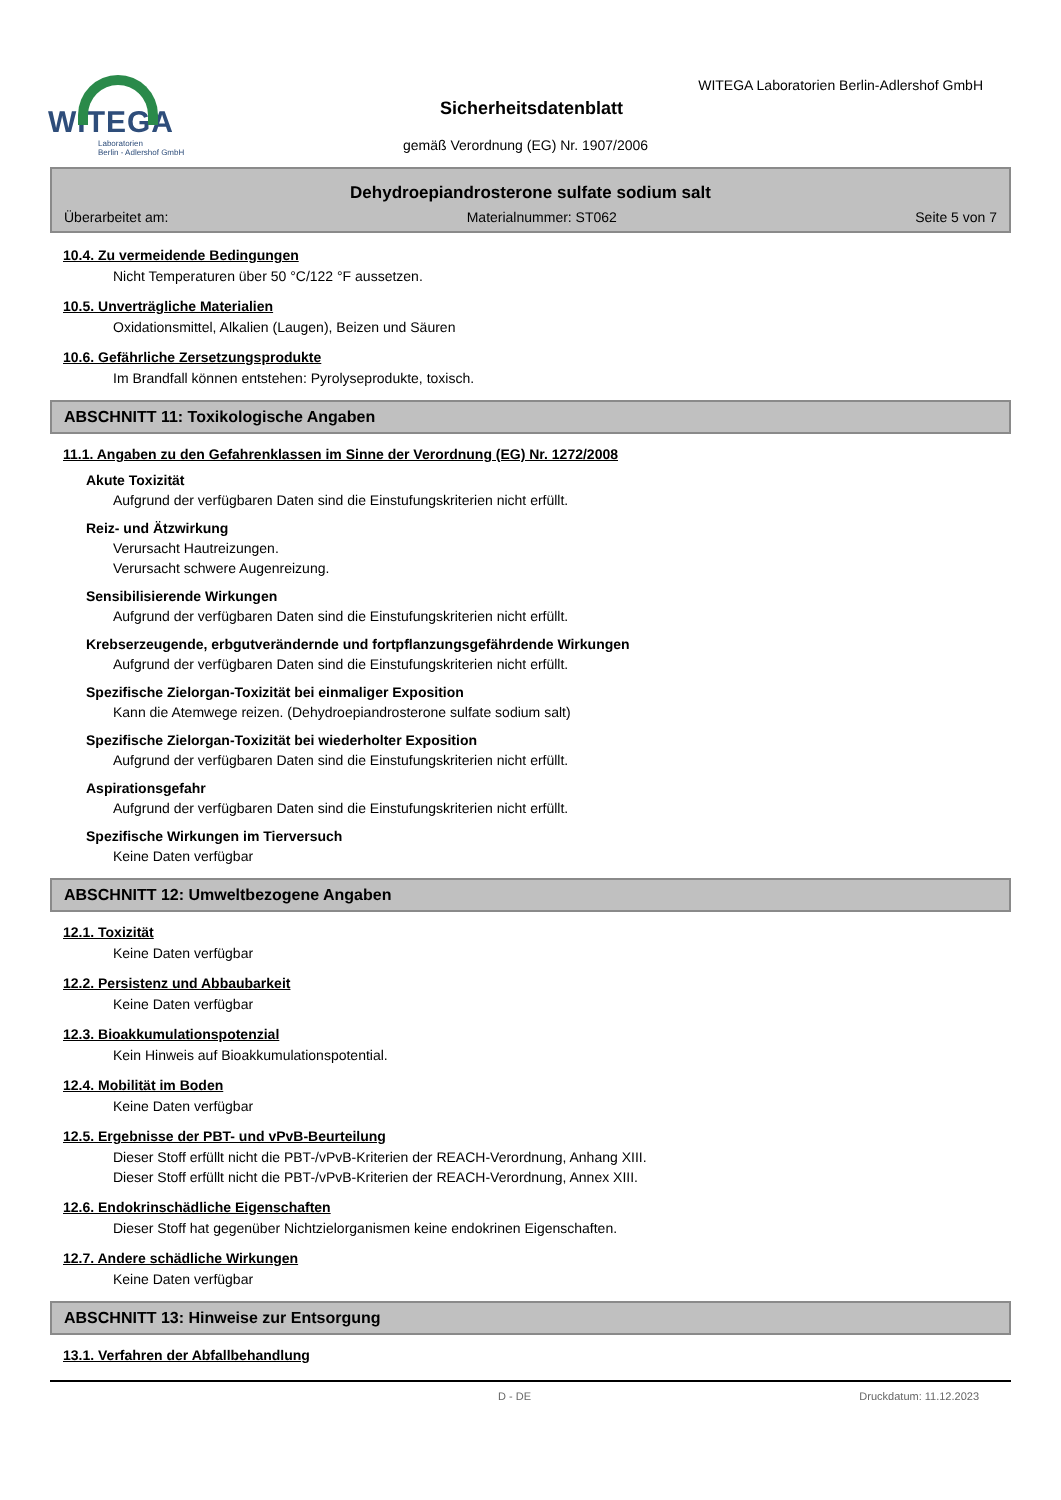WITEGA
Laboratorien
Berlin - Adlershof GmbH
WITEGA Laboratorien Berlin-Adlershof GmbH
Sicherheitsdatenblatt
gemäß Verordnung (EG) Nr. 1907/2006
Dehydroepiandrosterone sulfate sodium salt
Überarbeitet am: Materialnummer: ST062 Seite 5 von 7
10.4. Zu vermeidende Bedingungen
Nicht Temperaturen über 50 °C/122 °F aussetzen.
10.5. Unverträgliche Materialien
Oxidationsmittel, Alkalien (Laugen), Beizen und Säuren
10.6. Gefährliche Zersetzungsprodukte
Im Brandfall können entstehen: Pyrolyseprodukte, toxisch.
ABSCHNITT 11: Toxikologische Angaben
11.1. Angaben zu den Gefahrenklassen im Sinne der Verordnung (EG) Nr. 1272/2008
Akute Toxizität
Aufgrund der verfügbaren Daten sind die Einstufungskriterien nicht erfüllt.
Reiz- und Ätzwirkung
Verursacht Hautreizungen.
Verursacht schwere Augenreizung.
Sensibilisierende Wirkungen
Aufgrund der verfügbaren Daten sind die Einstufungskriterien nicht erfüllt.
Krebserzeugende, erbgutverändernde und fortpflanzungsgefährdende Wirkungen
Aufgrund der verfügbaren Daten sind die Einstufungskriterien nicht erfüllt.
Spezifische Zielorgan-Toxizität bei einmaliger Exposition
Kann die Atemwege reizen. (Dehydroepiandrosterone sulfate sodium salt)
Spezifische Zielorgan-Toxizität bei wiederholter Exposition
Aufgrund der verfügbaren Daten sind die Einstufungskriterien nicht erfüllt.
Aspirationsgefahr
Aufgrund der verfügbaren Daten sind die Einstufungskriterien nicht erfüllt.
Spezifische Wirkungen im Tierversuch
Keine Daten verfügbar
ABSCHNITT 12: Umweltbezogene Angaben
12.1. Toxizität
Keine Daten verfügbar
12.2. Persistenz und Abbaubarkeit
Keine Daten verfügbar
12.3. Bioakkumulationspotenzial
Kein Hinweis auf Bioakkumulationspotential.
12.4. Mobilität im Boden
Keine Daten verfügbar
12.5. Ergebnisse der PBT- und vPvB-Beurteilung
Dieser Stoff erfüllt nicht die PBT-/vPvB-Kriterien der REACH-Verordnung, Anhang XIII.
Dieser Stoff erfüllt nicht die PBT-/vPvB-Kriterien der REACH-Verordnung, Annex XIII.
12.6. Endokrinschädliche Eigenschaften
Dieser Stoff hat gegenüber Nichtzielorganismen keine endokrinen Eigenschaften.
12.7. Andere schädliche Wirkungen
Keine Daten verfügbar
ABSCHNITT 13: Hinweise zur Entsorgung
13.1. Verfahren der Abfallbehandlung
D - DE Druckdatum: 11.12.2023